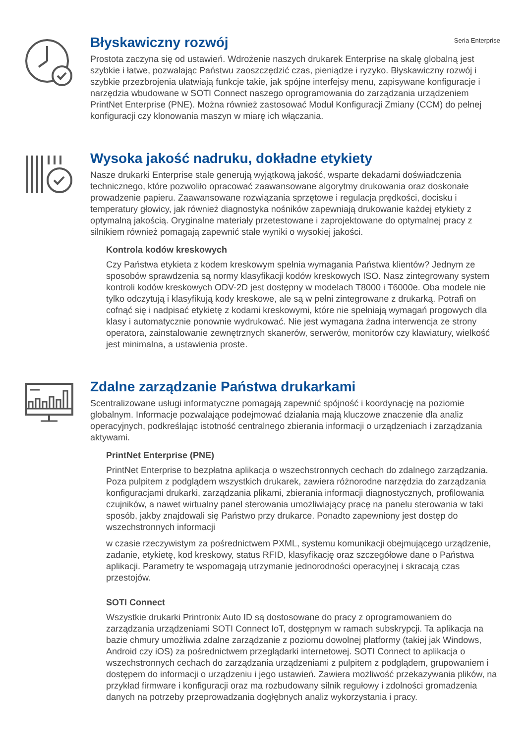Seria Enterprise
Błyskawiczny rozwój
Prostota zaczyna się od ustawień. Wdrożenie naszych drukarek Enterprise na skalę globalną jest szybkie i łatwe, pozwalając Państwu zaoszczędzić czas, pieniądze i ryzyko. Błyskawiczny rozwój i szybkie przezbrojenia ułatwiają funkcje takie, jak spójne interfejsy menu, zapisywane konfiguracje i narzędzia wbudowane w SOTI Connect naszego oprogramowania do zarządzania urządzeniem PrintNet Enterprise (PNE). Można również zastosować Moduł Konfiguracji Zmiany (CCM) do pełnej konfiguracji czy klonowania maszyn w miarę ich włączania.
Wysoka jakość nadruku, dokładne etykiety
Nasze drukarki Enterprise stale generują wyjątkową jakość, wsparte dekadami doświadczenia technicznego, które pozwoliło opracować zaawansowane algorytmy drukowania oraz doskonałe prowadzenie papieru. Zaawansowane rozwiązania sprzętowe i regulacja prędkości, docisku i temperatury głowicy, jak również diagnostyka nośników zapewniają drukowanie każdej etykiety z optymalną jakością. Oryginalne materiały przetestowane i zaprojektowane do optymalnej pracy z silnikiem również pomagają zapewnić stałe wyniki o wysokiej jakości.
Kontrola kodów kreskowych
Czy Państwa etykieta z kodem kreskowym spełnia wymagania Państwa klientów? Jednym ze sposobów sprawdzenia są normy klasyfikacji kodów kreskowych ISO. Nasz zintegrowany system kontroli kodów kreskowych ODV-2D jest dostępny w modelach T8000 i T6000e. Oba modele nie tylko odczytują i klasyfikują kody kreskowe, ale są w pełni zintegrowane z drukarką. Potrafi on cofnąć się i nadpisać etykietę z kodami kreskowymi, które nie spełniają wymagań progowych dla klasy i automatycznie ponownie wydrukować. Nie jest wymagana żadna interwencja ze strony operatora, zainstalowanie zewnętrznych skanerów, serwerów, monitorów czy klawiatury, wielkość jest minimalna, a ustawienia proste.
Zdalne zarządzanie Państwa drukarkami
Scentralizowane usługi informatyczne pomagają zapewnić spójność i koordynację na poziomie globalnym. Informacje pozwalające podejmować działania mają kluczowe znaczenie dla analiz operacyjnych, podkreślając istotność centralnego zbierania informacji o urządzeniach i zarządzania aktywami.
PrintNet Enterprise (PNE)
PrintNet Enterprise to bezpłatna aplikacja o wszechstronnych cechach do zdalnego zarządzania. Poza pulpitem z podglądem wszystkich drukarek, zawiera różnorodne narzędzia do zarządzania konfiguracjami drukarki, zarządzania plikami, zbierania informacji diagnostycznych, profilowania czujników, a nawet wirtualny panel sterowania umożliwiający pracę na panelu sterowania w taki sposób, jakby znajdowali się Państwo przy drukarce. Ponadto zapewniony jest dostęp do wszechstronnych informacji
w czasie rzeczywistym za pośrednictwem PXML, systemu komunikacji obejmującego urządzenie, zadanie, etykietę, kod kreskowy, status RFID, klasyfikację oraz szczegółowe dane o Państwa aplikacji. Parametry te wspomagają utrzymanie jednorodności operacyjnej i skracają czas przestojów.
SOTI Connect
Wszystkie drukarki Printronix Auto ID są dostosowane do pracy z oprogramowaniem do zarządzania urządzeniami SOTI Connect IoT, dostępnym w ramach subskrypcji. Ta aplikacja na bazie chmury umożliwia zdalne zarządzanie z poziomu dowolnej platformy (takiej jak Windows, Android czy iOS) za pośrednictwem przeglądarki internetowej. SOTI Connect to aplikacja o wszechstronnych cechach do zarządzania urządzeniami z pulpitem z podglądem, grupowaniem i dostępem do informacji o urządzeniu i jego ustawień. Zawiera możliwość przekazywania plików, na przykład firmware i konfiguracji oraz ma rozbudowany silnik regułowy i zdolności gromadzenia danych na potrzeby przeprowadzania dogłębnych analiz wykorzystania i pracy.